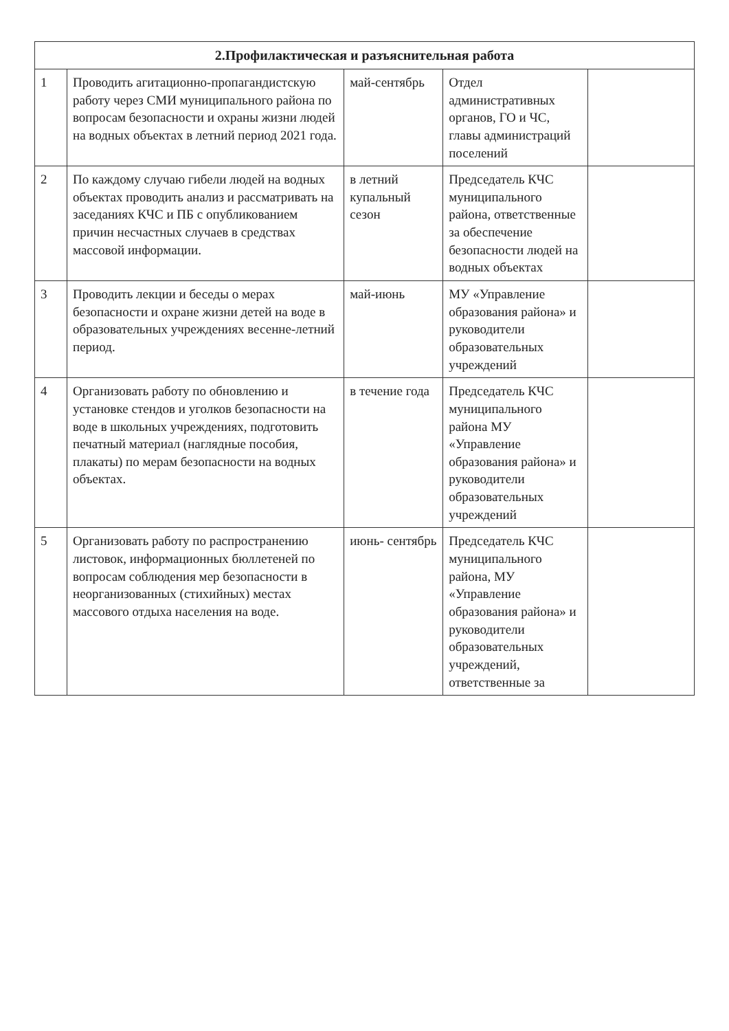| 2.Профилактическая и разъяснительная работа | | | | |
| --- | --- | --- | --- | --- |
| 1 | Проводить агитационно-пропагандистскую работу через СМИ муниципального района по вопросам безопасности и охраны жизни людей на водных объектах в летний период 2021 года. | май-сентябрь | Отдел административных органов, ГО и ЧС, главы администраций поселений | |
| 2 | По каждому случаю гибели людей на водных объектах проводить анализ и рассматривать на заседаниях КЧС и ПБ с опубликованием причин несчастных случаев в средствах массовой информации. | в летний купальный сезон | Председатель КЧС муниципального района, ответственные за обеспечение безопасности людей на водных объектах | |
| 3 | Проводить лекции и беседы о мерах безопасности и охране жизни детей на воде в образовательных учреждениях весенне-летний период. | май-июнь | МУ «Управление образования района» и руководители образовательных учреждений | |
| 4 | Организовать работу по обновлению и установке стендов и уголков безопасности на воде в школьных учреждениях, подготовить печатный материал (наглядные пособия, плакаты) по мерам безопасности на водных объектах. | в течение года | Председатель КЧС муниципального района МУ «Управление образования района» и руководители образовательных учреждений | |
| 5 | Организовать работу по распространению листовок, информационных бюллетеней по вопросам соблюдения мер безопасности в неорганизованных (стихийных) местах массового отдыха населения на воде. | июнь- сентябрь | Председатель КЧС муниципального района, МУ «Управление образования района» и руководители образовательных учреждений, ответственные за | |